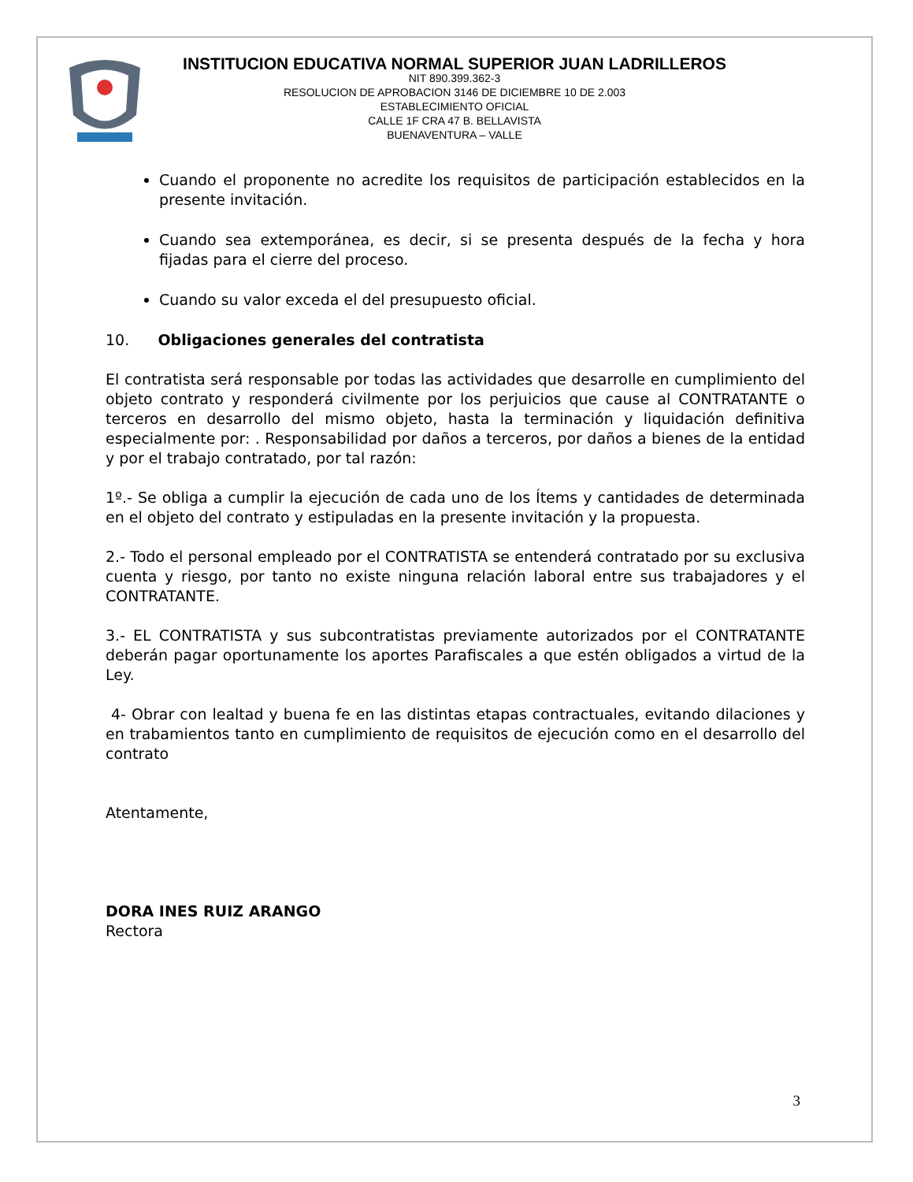INSTITUCION EDUCATIVA NORMAL SUPERIOR JUAN LADRILLEROS
NIT 890.399.362-3
RESOLUCION DE APROBACION 3146 DE DICIEMBRE 10 DE 2.003
ESTABLECIMIENTO OFICIAL
CALLE 1F CRA 47 B. BELLAVISTA
BUENAVENTURA – VALLE
Cuando el proponente no acredite los requisitos de participación establecidos en la presente invitación.
Cuando sea extemporánea, es decir, si se presenta después de la fecha y hora fijadas para el cierre del proceso.
Cuando su valor exceda el del presupuesto oficial.
10. Obligaciones generales del contratista
El contratista será responsable por todas las actividades que desarrolle en cumplimiento del objeto contrato y responderá civilmente por los perjuicios que cause al CONTRATANTE o terceros en desarrollo del mismo objeto, hasta la terminación y liquidación definitiva especialmente por: . Responsabilidad por daños a terceros, por daños a bienes de la entidad y por el trabajo contratado, por tal razón:
1º.- Se obliga a cumplir la ejecución de cada uno de los Ítems y cantidades de determinada en el objeto del contrato y estipuladas en la presente invitación y la propuesta.
2.- Todo el personal empleado por el CONTRATISTA se entenderá contratado por su exclusiva cuenta y riesgo, por tanto no existe ninguna relación laboral entre sus trabajadores y el CONTRATANTE.
3.- EL CONTRATISTA y sus subcontratistas previamente autorizados por el CONTRATANTE deberán pagar oportunamente los aportes Parafiscales a que estén obligados a virtud de la Ley.
4- Obrar con lealtad y buena fe en las distintas etapas contractuales, evitando dilaciones y en trabamientos tanto en cumplimiento de requisitos de ejecución como en el desarrollo del contrato
Atentamente,
DORA INES RUIZ ARANGO
Rectora
3